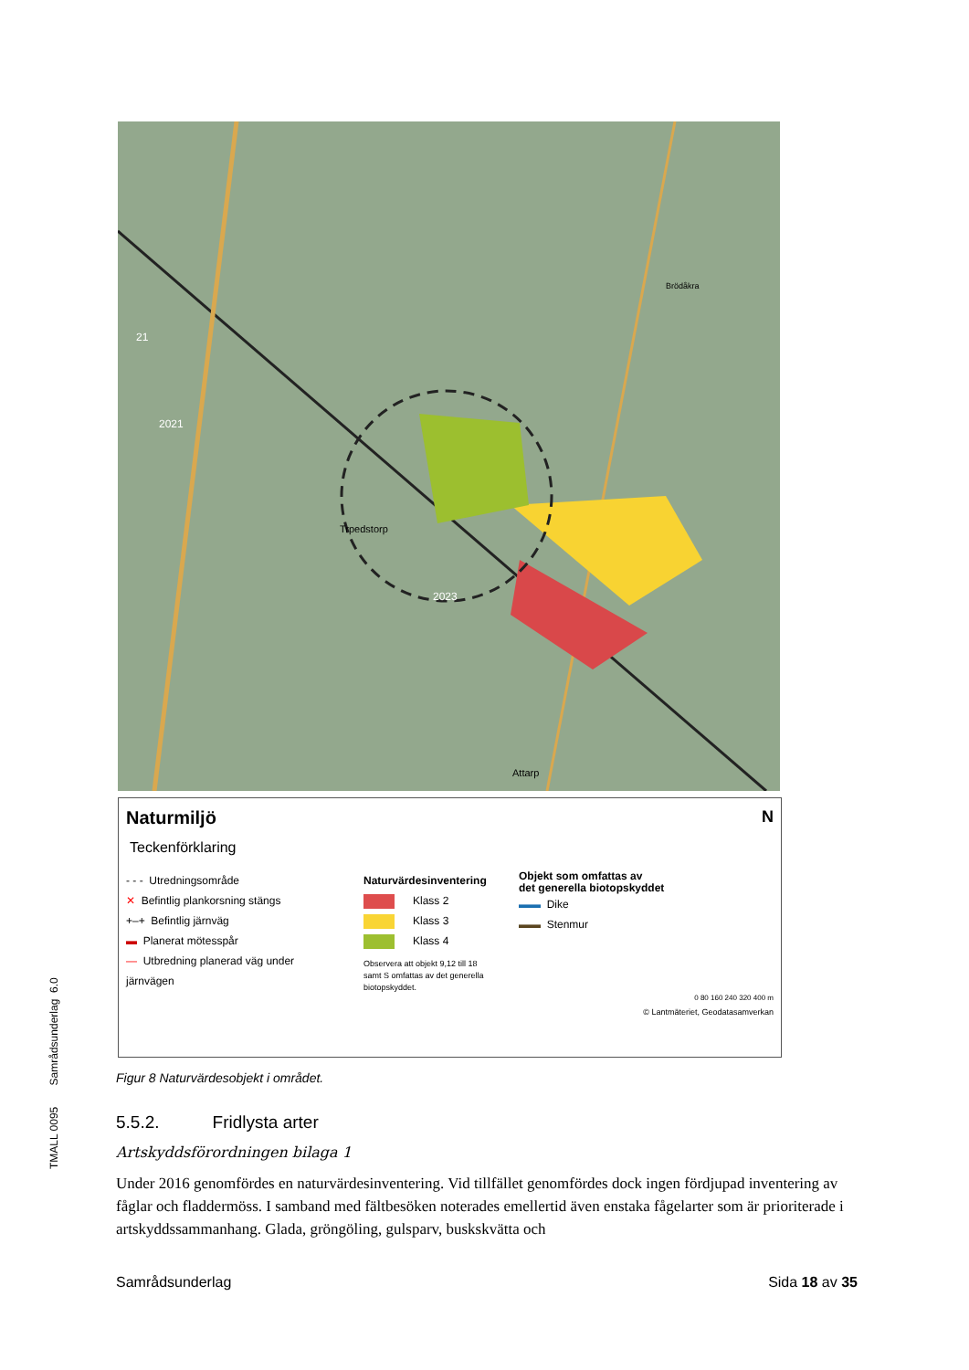Brödåkra
Trpedstorp
Attarp
21
2021
2023
Naturmiljö N
Teckenförklaring
- - - Utredningsområde
✕ Befintlig plankorsning stängs
+–+ Befintlig järnväg
▬ Planerat mötesspår
— Utbredning planerad väg under järnvägen
Naturvärdesinventering
Klass 2
Klass 3
Klass 4
Observera att objekt 9,12 till 18 samt S omfattas av det generella biotopskyddet.
Objekt som omfattas av
det generella biotopskyddet
▬▬ Dike
▬▬ Stenmur
0 80 160 240 320 400 m
© Lantmäteriet, Geodatasamverkan
TMALL 0095 Samrådsunderlag 6.0
Figur 8 Naturvärdesobjekt i området.
5.5.2. Fridlysta arter
Artskyddsförordningen bilaga 1
Under 2016 genomfördes en naturvärdesinventering. Vid tillfället genomfördes dock ingen fördjupad inventering av fåglar och fladdermöss. I samband med fältbesöken noterades emellertid även enstaka fågelarter som är prioriterade i artskyddssammanhang. Glada, gröngöling, gulsparv, buskskvätta och
Samrådsunderlag Sida 18 av 35